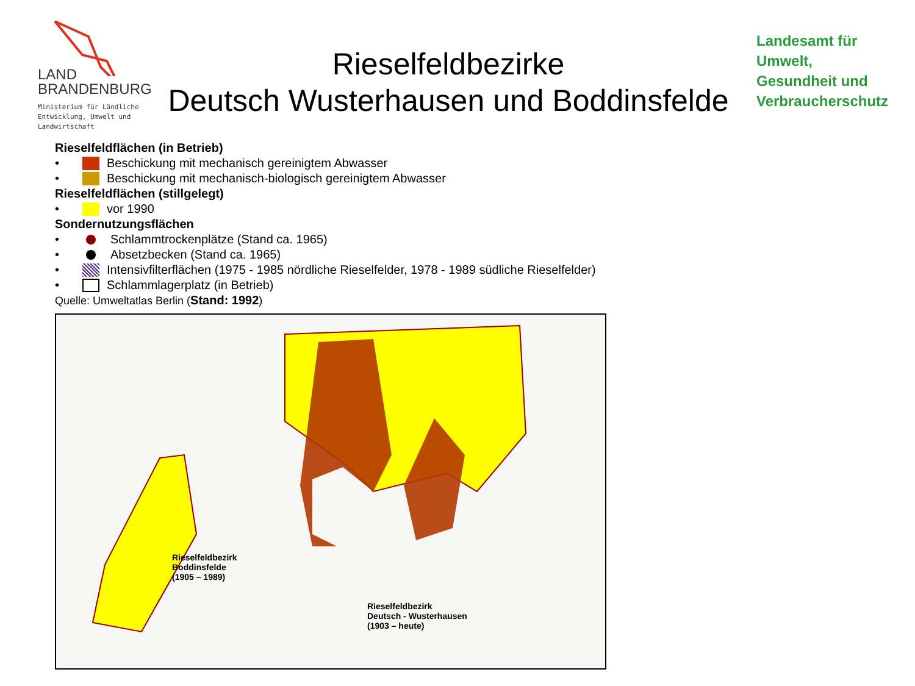LAND
BRANDENBURG
Ministerium für Ländliche
Entwicklung, Umwelt und
Landwirtschaft
Rieselfeldbezirke
Deutsch Wusterhausen und Boddinsfelde
Landesamt für
Umwelt,
Gesundheit und
Verbraucherschutz
Rieselfeldflächen (in Betrieb)
• Beschickung mit mechanisch gereinigtem Abwasser
• Beschickung mit mechanisch-biologisch gereinigtem Abwasser
Rieselfeldflächen (stillgelegt)
• vor 1990
Sondernutzungsflächen
• Schlammtrockenplätze (Stand ca. 1965)
• Absetzbecken (Stand ca. 1965)
• Intensivfilterflächen (1975 - 1985 nördliche Rieselfelder, 1978 - 1989 südliche Rieselfelder)
• Schlammlagerplatz (in Betrieb)
Quelle: Umweltatlas Berlin (Stand: 1992)
Rieselfeldbezirk
Boddinsfelde
(1905 – 1989)
Rieselfeldbezirk
Deutsch - Wusterhausen
(1903 – heute)